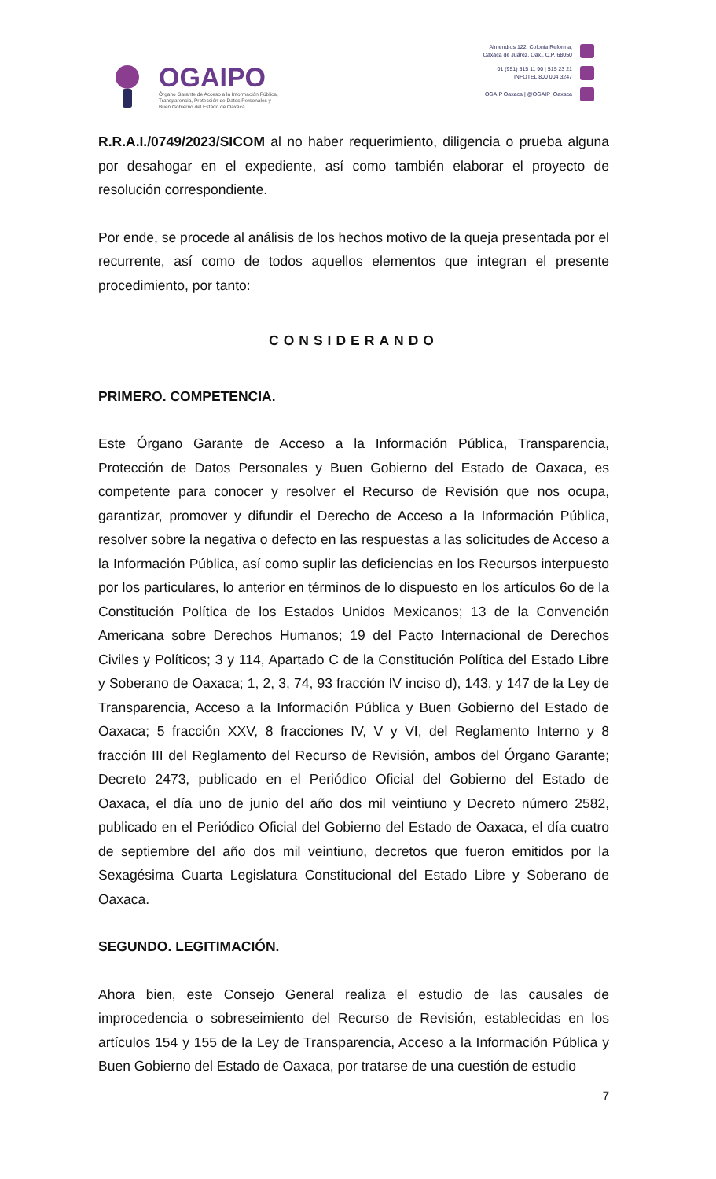OGAIPO
Órgano Garante de Acceso a la Información Pública,
Transparencia, Protección de Datos Personales y
Buen Gobierno del Estado de Oaxaca
Almendros 122, Colonia Reforma,
Oaxaca de Juárez, Oax., C.P. 68050
01 (951) 515 11 90 | 515 23 21
INFOTEL 800 004 3247
OGAIP Oaxaca | @OGAIP_Oaxaca
R.R.A.I./0749/2023/SICOM al no haber requerimiento, diligencia o prueba alguna por desahogar en el expediente, así como también elaborar el proyecto de resolución correspondiente.
Por ende, se procede al análisis de los hechos motivo de la queja presentada por el recurrente, así como de todos aquellos elementos que integran el presente procedimiento, por tanto:
CONSIDERANDO
PRIMERO. COMPETENCIA.
Este Órgano Garante de Acceso a la Información Pública, Transparencia, Protección de Datos Personales y Buen Gobierno del Estado de Oaxaca, es competente para conocer y resolver el Recurso de Revisión que nos ocupa, garantizar, promover y difundir el Derecho de Acceso a la Información Pública, resolver sobre la negativa o defecto en las respuestas a las solicitudes de Acceso a la Información Pública, así como suplir las deficiencias en los Recursos interpuesto por los particulares, lo anterior en términos de lo dispuesto en los artículos 6o de la Constitución Política de los Estados Unidos Mexicanos; 13 de la Convención Americana sobre Derechos Humanos; 19 del Pacto Internacional de Derechos Civiles y Políticos; 3 y 114, Apartado C de la Constitución Política del Estado Libre y Soberano de Oaxaca; 1, 2, 3, 74, 93 fracción IV inciso d), 143, y 147 de la Ley de Transparencia, Acceso a la Información Pública y Buen Gobierno del Estado de Oaxaca; 5 fracción XXV, 8 fracciones IV, V y VI, del Reglamento Interno y 8 fracción III del Reglamento del Recurso de Revisión, ambos del Órgano Garante; Decreto 2473, publicado en el Periódico Oficial del Gobierno del Estado de Oaxaca, el día uno de junio del año dos mil veintiuno y Decreto número 2582, publicado en el Periódico Oficial del Gobierno del Estado de Oaxaca, el día cuatro de septiembre del año dos mil veintiuno, decretos que fueron emitidos por la Sexagésima Cuarta Legislatura Constitucional del Estado Libre y Soberano de Oaxaca.
SEGUNDO. LEGITIMACIÓN.
Ahora bien, este Consejo General realiza el estudio de las causales de improcedencia o sobreseimiento del Recurso de Revisión, establecidas en los artículos 154 y 155 de la Ley de Transparencia, Acceso a la Información Pública y Buen Gobierno del Estado de Oaxaca, por tratarse de una cuestión de estudio
7